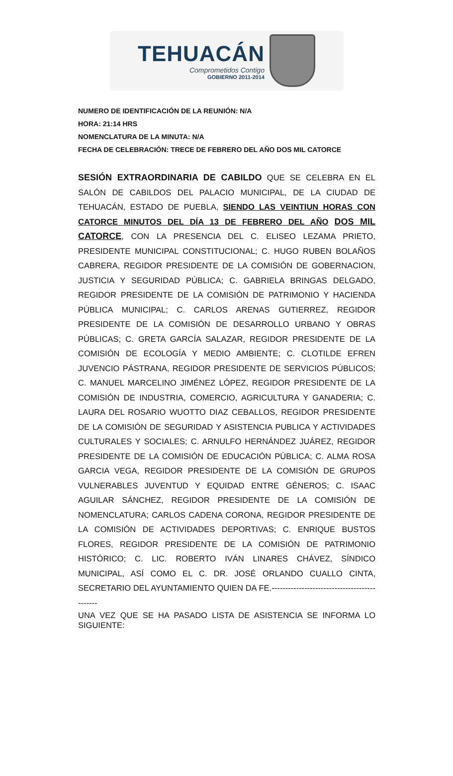TEHUACÁN
Comprometidos Contigo
GOBIERNO 2011-2014
NUMERO DE IDENTIFICACIÓN DE LA REUNIÓN: N/A
HORA: 21:14 HRS
NOMENCLATURA DE LA MINUTA: N/A
FECHA DE CELEBRACIÓN: TRECE DE FEBRERO DEL AÑO DOS MIL CATORCE
SESIÓN EXTRAORDINARIA DE CABILDO QUE SE CELEBRA EN EL SALÓN DE CABILDOS DEL PALACIO MUNICIPAL, DE LA CIUDAD DE TEHUACÁN, ESTADO DE PUEBLA, SIENDO LAS VEINTIUN HORAS CON CATORCE MINUTOS DEL DÍA 13 DE FEBRERO DEL AÑO DOS MIL CATORCE, CON LA PRESENCIA DEL C. ELISEO LEZAMA PRIETO, PRESIDENTE MUNICIPAL CONSTITUCIONAL; C. HUGO RUBEN BOLAÑOS CABRERA, REGIDOR PRESIDENTE DE LA COMISIÓN DE GOBERNACION, JUSTICIA Y SEGURIDAD PÚBLICA; C. GABRIELA BRINGAS DELGADO, REGIDOR PRESIDENTE DE LA COMISIÓN DE PATRIMONIO Y HACIENDA PÚBLICA MUNICIPAL; C. CARLOS ARENAS GUTIERREZ, REGIDOR PRESIDENTE DE LA COMISIÓN DE DESARROLLO URBANO Y OBRAS PÚBLICAS; C. GRETA GARCÍA SALAZAR, REGIDOR PRESIDENTE DE LA COMISIÓN DE ECOLOGÍA Y MEDIO AMBIENTE; C. CLOTILDE EFREN JUVENCIO PÁSTRANA, REGIDOR PRESIDENTE DE SERVICIOS PÚBLICOS; C. MANUEL MARCELINO JIMÉNEZ LÓPEZ, REGIDOR PRESIDENTE DE LA COMISIÓN DE INDUSTRIA, COMERCIO, AGRICULTURA Y GANADERIA; C. LAURA DEL ROSARIO WUOTTO DIAZ CEBALLOS, REGIDOR PRESIDENTE DE LA COMISIÓN DE SEGURIDAD Y ASISTENCIA PUBLICA Y ACTIVIDADES CULTURALES Y SOCIALES; C. ARNULFO HERNÁNDEZ JUÁREZ, REGIDOR PRESIDENTE DE LA COMISIÓN DE EDUCACIÓN PÚBLICA; C. ALMA ROSA GARCIA VEGA, REGIDOR PRESIDENTE DE LA COMISIÓN DE GRUPOS VULNERABLES JUVENTUD Y EQUIDAD ENTRE GÉNEROS; C. ISAAC AGUILAR SÁNCHEZ, REGIDOR PRESIDENTE DE LA COMISIÓN DE NOMENCLATURA; CARLOS CADENA CORONA, REGIDOR PRESIDENTE DE LA COMISIÓN DE ACTIVIDADES DEPORTIVAS; C. ENRIQUE BUSTOS FLORES, REGIDOR PRESIDENTE DE LA COMISIÓN DE PATRIMONIO HISTÓRICO; C. LIC. ROBERTO IVÁN LINARES CHÁVEZ, SÍNDICO MUNICIPAL, ASÍ COMO EL C. DR. JOSÉ ORLANDO CUALLO CINTA, SECRETARIO DEL AYUNTAMIENTO QUIEN DA FE.---------------------------------------------
UNA VEZ QUE SE HA PASADO LISTA DE ASISTENCIA SE INFORMA LO SIGUIENTE: